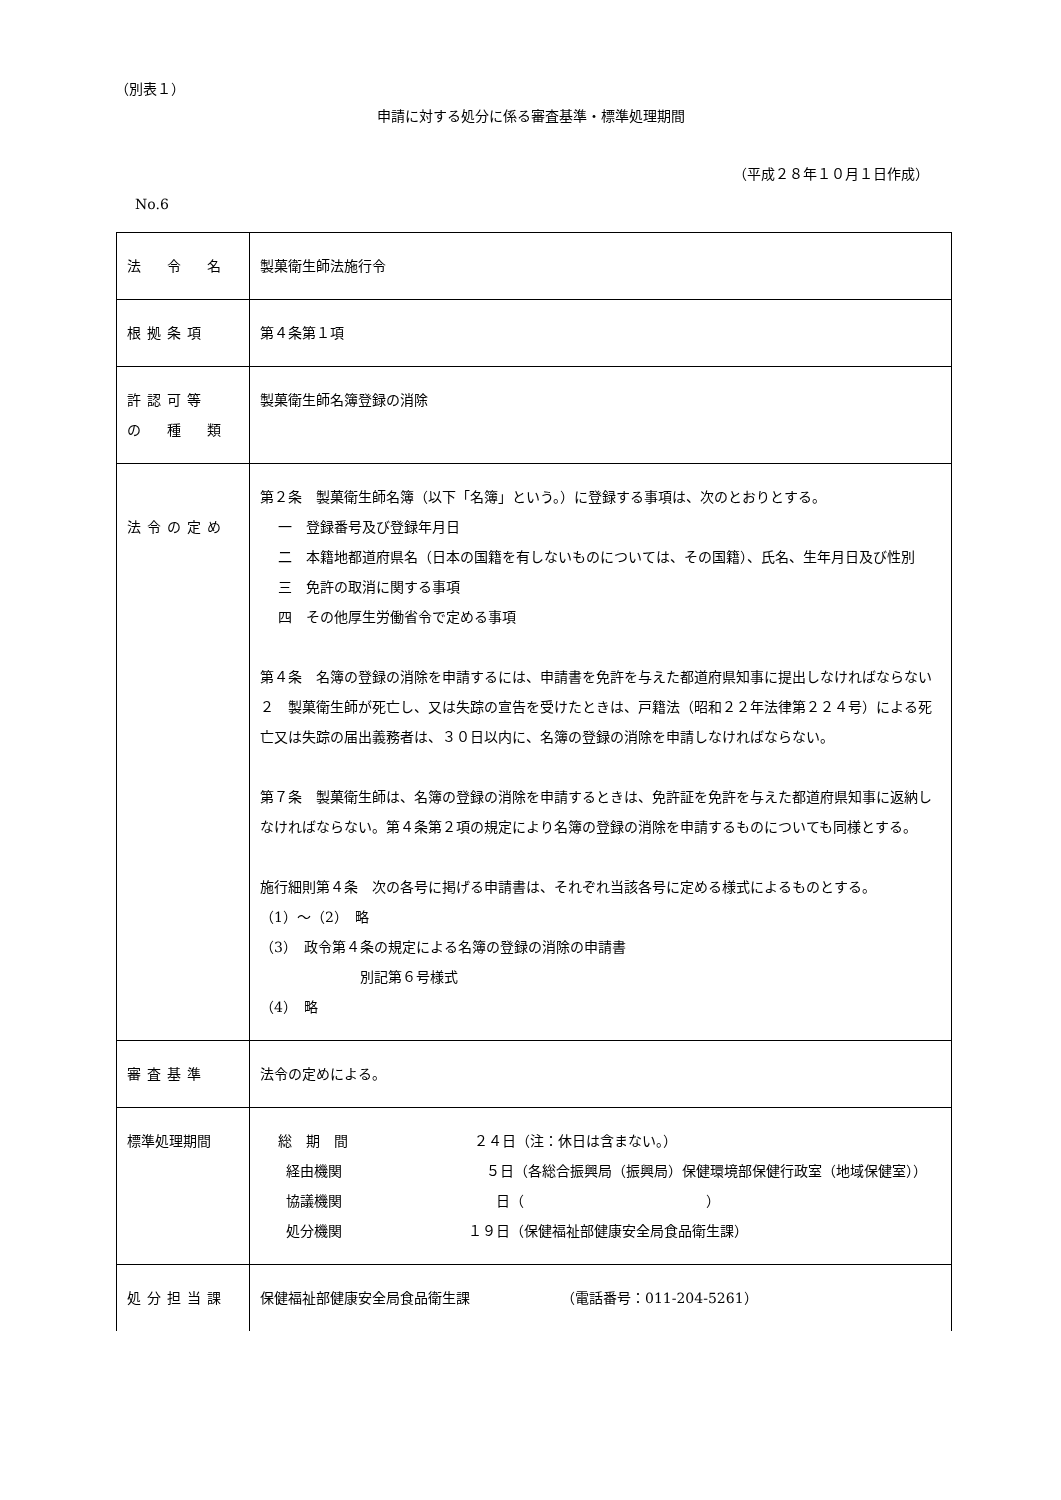（別表１）
申請に対する処分に係る審査基準・標準処理期間
（平成２８年１０月１日作成）
No.6
| 法 令 名 | 製菓衛生師法施行令 |
| 根拠条項 | 第４条第１項 |
| 許認可等 の 種 類 | 製菓衛生師名簿登録の消除 |
| 法令の定め | 第２条 製菓衛生師名簿（以下「名簿」という。）に登録する事項は、次のとおりとする。 一 登録番号及び登録年月日 二 本籍地都道府県名（日本の国籍を有しないものについては、その国籍）、氏名、生年月日及び性別 三 免許の取消に関する事項 四 その他厚生労働省令で定める事項 第４条 名簿の登録の消除を申請するには、申請書を免許を与えた都道府県知事に提出しなければならない ２ 製菓衛生師が死亡し、又は失踪の宣告を受けたときは、戸籍法（昭和２２年法律第２２４号）による死亡又は失踪の届出義務者は、３０日以内に、名簿の登録の消除を申請しなければならない。 第７条 製菓衛生師は、名簿の登録の消除を申請するときは、免許証を免許を与えた都道府県知事に返納しなければならない。第４条第２項の規定により名簿の登録の消除を申請するものについても同様とする。 施行細則第４条 次の各号に掲げる申請書は、それぞれ当該各号に定める様式によるものとする。 （1）～（2） 略 （3） 政令第４条の規定による名簿の登録の消除の申請書 別記第６号様式 （4） 略 |
| 審査基準 | 法令の定めによる。 |
| 標準処理期間 | 総 期 間 ２４日（注：休日は含まない。） 経由機関 ５日（各総合振興局（振興局）保健環境部保健行政室（地域保健室）） 協議機関 日（ ） 処分機関 １９日（保健福祉部健康安全局食品衛生課） |
| 処分担当課 | 保健福祉部健康安全局食品衛生課 （電話番号：011-204-5261） |